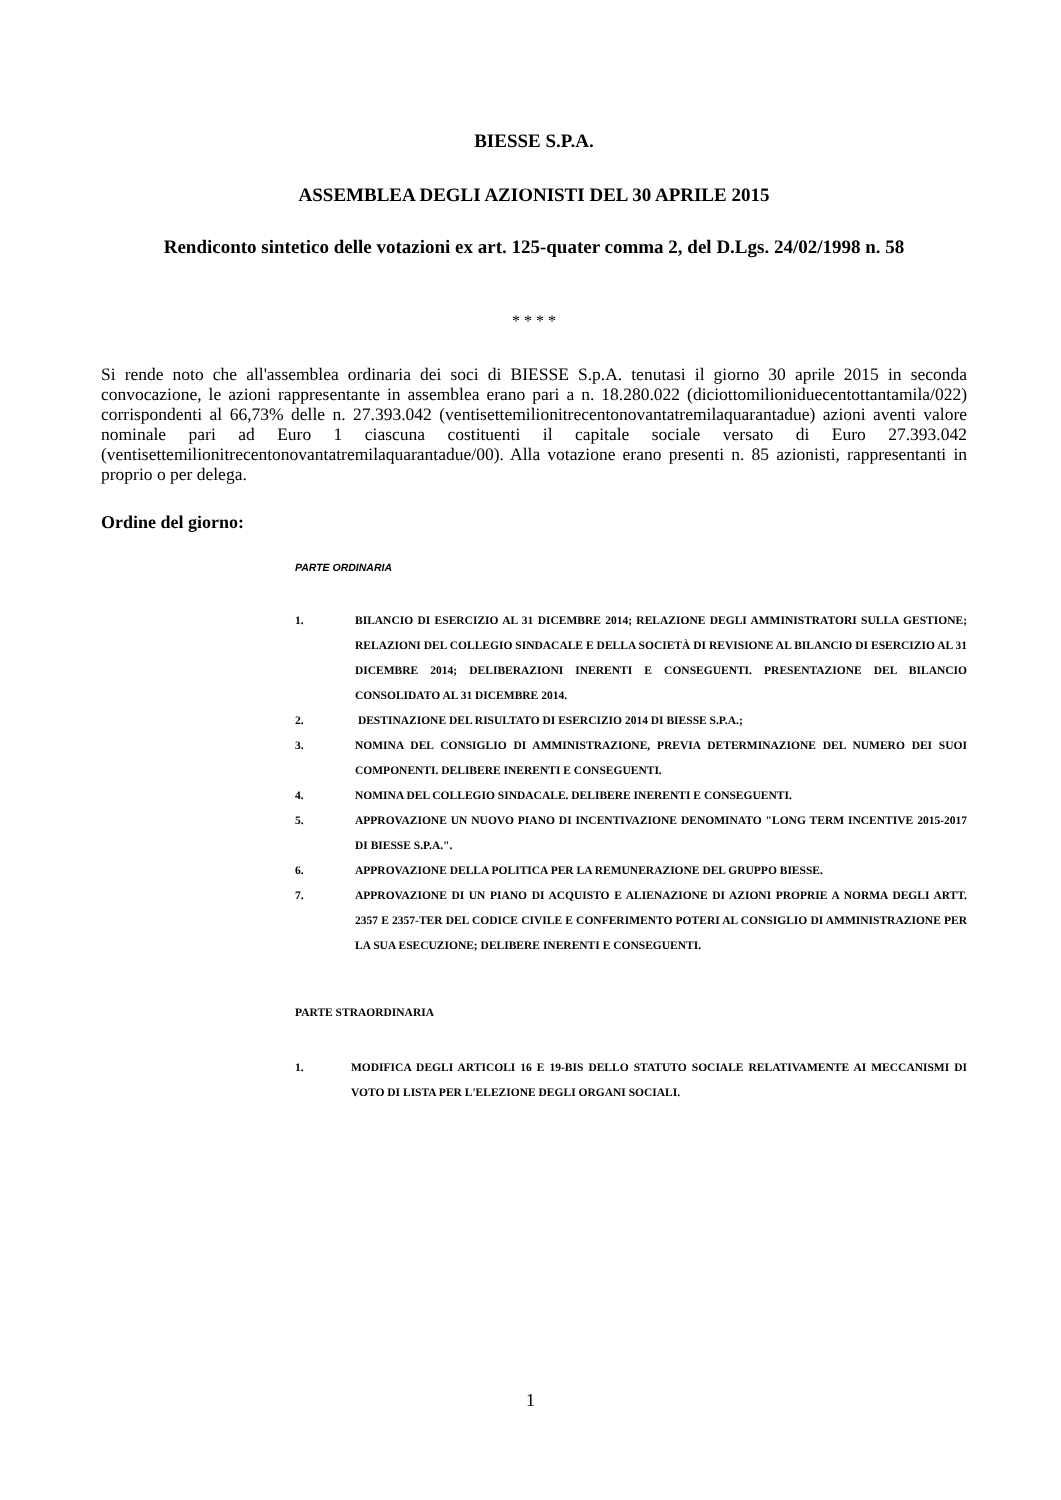BIESSE S.P.A.
ASSEMBLEA DEGLI AZIONISTI DEL 30 APRILE 2015
Rendiconto sintetico delle votazioni ex art. 125-quater comma 2, del D.Lgs. 24/02/1998 n. 58
* * * *
Si rende noto che all'assemblea ordinaria dei soci di BIESSE S.p.A. tenutasi il giorno 30 aprile 2015 in seconda convocazione, le azioni rappresentante in assemblea erano pari a n. 18.280.022 (diciottomilioniduecentottantamila/022) corrispondenti al 66,73% delle n. 27.393.042 (ventisettemilionitrecentonovantatremilaquarantadue) azioni aventi valore nominale pari ad Euro 1 ciascuna costituenti il capitale sociale versato di Euro 27.393.042 (ventisettemilionitrecentonovantatremilaquarantadue/00). Alla votazione erano presenti n. 85 azionisti, rappresentanti in proprio o per delega.
Ordine del giorno:
PARTE ORDINARIA
1. BILANCIO DI ESERCIZIO AL 31 DICEMBRE 2014; RELAZIONE DEGLI AMMINISTRATORI SULLA GESTIONE; RELAZIONI DEL COLLEGIO SINDACALE E DELLA SOCIETÀ DI REVISIONE AL BILANCIO DI ESERCIZIO AL 31 DICEMBRE 2014; DELIBERAZIONI INERENTI E CONSEGUENTI. PRESENTAZIONE DEL BILANCIO CONSOLIDATO AL 31 DICEMBRE 2014.
2. DESTINAZIONE DEL RISULTATO DI ESERCIZIO 2014 DI BIESSE S.P.A.;
3. NOMINA DEL CONSIGLIO DI AMMINISTRAZIONE, PREVIA DETERMINAZIONE DEL NUMERO DEI SUOI COMPONENTI. DELIBERE INERENTI E CONSEGUENTI.
4. NOMINA DEL COLLEGIO SINDACALE. DELIBERE INERENTI E CONSEGUENTI.
5. APPROVAZIONE UN NUOVO PIANO DI INCENTIVAZIONE DENOMINATO "LONG TERM INCENTIVE 2015-2017 DI BIESSE S.P.A.".
6. APPROVAZIONE DELLA POLITICA PER LA REMUNERAZIONE DEL GRUPPO BIESSE.
7. APPROVAZIONE DI UN PIANO DI ACQUISTO E ALIENAZIONE DI AZIONI PROPRIE A NORMA DEGLI ARTT. 2357 E 2357-TER DEL CODICE CIVILE E CONFERIMENTO POTERI AL CONSIGLIO DI AMMINISTRAZIONE PER LA SUA ESECUZIONE; DELIBERE INERENTI E CONSEGUENTI.
PARTE STRAORDINARIA
1. MODIFICA DEGLI ARTICOLI 16 E 19-BIS DELLO STATUTO SOCIALE RELATIVAMENTE AI MECCANISMI DI VOTO DI LISTA PER L'ELEZIONE DEGLI ORGANI SOCIALI.
1